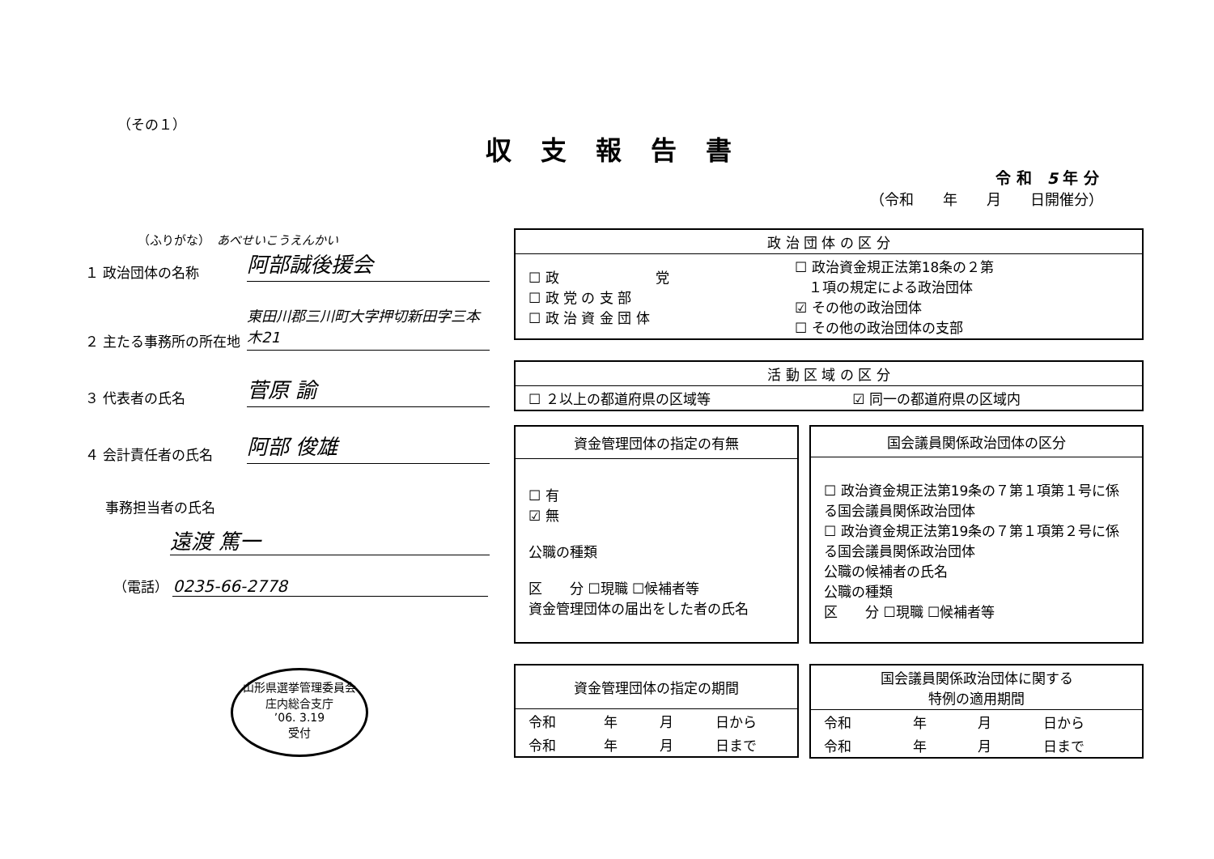（その１）
収支報告書
令 和　5 年 分
（令和　　年　　月　　日開催分）
（ふりがな）　あべせいこうえんかい
１ 政治団体の名称 阿部誠後援会
２ 主たる事務所の所在地 東田川郡三川町大字押切新田字三本木21
３ 代表者の氏名 菅原 諭
４ 会計責任者の氏名 阿部 俊雄
事務担当者の氏名
遠渡 篤一
（電話） 0235-66-2778
山形県選挙管理委員会
庄内総合支庁
’06. 3.19
受付
| 政 治 団 体 の 区 分 | |
| --- | --- |
| ☐ 政 党 ☐ 政 党 の 支 部 ☐ 政 治 資 金 団 体 | ☐ 政治資金規正法第18条の２第 １項の規定による政治団体 ☑ その他の政治団体 ☐ その他の政治団体の支部 |
| 活 動 区 域 の 区 分 | |
| --- | --- |
| ☐ ２以上の都道府県の区域等 | ☑ 同一の都道府県の区域内 |
| 資金管理団体の指定の有無 |
| --- |
| ☐ 有 ☑ 無 公職の種類 区 分 ☐現職 ☐候補者等 資金管理団体の届出をした者の氏名 |
| 国会議員関係政治団体の区分 |
| --- |
| ☐ 政治資金規正法第19条の７第１項第１号に係る国会議員関係政治団体 ☐ 政治資金規正法第19条の７第１項第２号に係る国会議員関係政治団体 公職の候補者の氏名 公職の種類 区 分 ☐現職 ☐候補者等 |
| 資金管理団体の指定の期間 | | | |
| --- | --- | --- | --- |
| 令和 | 年 | 月 | 日から |
| 令和 | 年 | 月 | 日まで |
| 国会議員関係政治団体に関する 特例の適用期間 | | | |
| --- | --- | --- | --- |
| 令和 | 年 | 月 | 日から |
| 令和 | 年 | 月 | 日まで |